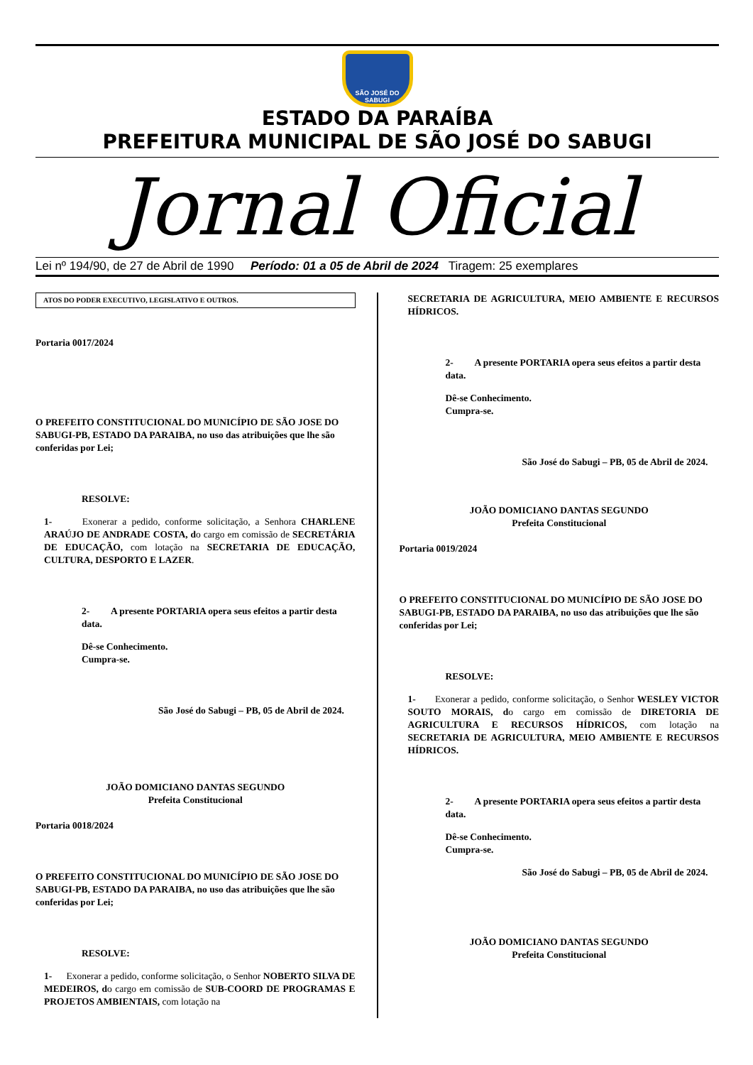SÃO JOSÉ DO SABUGI
ESTADO DA PARAÍBA
PREFEITURA MUNICIPAL DE SÃO JOSÉ DO SABUGI
Jornal Oficial
Lei nº 194/90, de 27 de Abril de 1990 Período: 01 a 05 de Abril de 2024 Tiragem: 25 exemplares
ATOS DO PODER EXECUTIVO, LEGISLATIVO E OUTROS.
Portaria 0017/2024
O PREFEITO CONSTITUCIONAL DO MUNICÍPIO DE SÃO JOSE DO SABUGI-PB, ESTADO DA PARAIBA, no uso das atribuições que lhe são conferidas por Lei;
RESOLVE:
1- Exonerar a pedido, conforme solicitação, a Senhora CHARLENE ARAÚJO DE ANDRADE COSTA, do cargo em comissão de SECRETÁRIA DE EDUCAÇÃO, com lotação na SECRETARIA DE EDUCAÇÃO, CULTURA, DESPORTO E LAZER.
2- A presente PORTARIA opera seus efeitos a partir desta data.
Dê-se Conhecimento.
Cumpra-se.
São José do Sabugi – PB, 05 de Abril de 2024.
JOÃO DOMICIANO DANTAS SEGUNDO
Prefeita Constitucional
Portaria 0018/2024
O PREFEITO CONSTITUCIONAL DO MUNICÍPIO DE SÃO JOSE DO SABUGI-PB, ESTADO DA PARAIBA, no uso das atribuições que lhe são conferidas por Lei;
RESOLVE:
1- Exonerar a pedido, conforme solicitação, o Senhor NOBERTO SILVA DE MEDEIROS, do cargo em comissão de SUB-COORD DE PROGRAMAS E PROJETOS AMBIENTAIS, com lotação na
SECRETARIA DE AGRICULTURA, MEIO AMBIENTE E RECURSOS HÍDRICOS.
2- A presente PORTARIA opera seus efeitos a partir desta data.
Dê-se Conhecimento.
Cumpra-se.
São José do Sabugi – PB, 05 de Abril de 2024.
JOÃO DOMICIANO DANTAS SEGUNDO
Prefeita Constitucional
Portaria 0019/2024
O PREFEITO CONSTITUCIONAL DO MUNICÍPIO DE SÃO JOSE DO SABUGI-PB, ESTADO DA PARAIBA, no uso das atribuições que lhe são conferidas por Lei;
RESOLVE:
1- Exonerar a pedido, conforme solicitação, o Senhor WESLEY VICTOR SOUTO MORAIS, do cargo em comissão de DIRETORIA DE AGRICULTURA E RECURSOS HÍDRICOS, com lotação na SECRETARIA DE AGRICULTURA, MEIO AMBIENTE E RECURSOS HÍDRICOS.
2- A presente PORTARIA opera seus efeitos a partir desta data.
Dê-se Conhecimento.
Cumpra-se.
São José do Sabugi – PB, 05 de Abril de 2024.
JOÃO DOMICIANO DANTAS SEGUNDO
Prefeita Constitucional